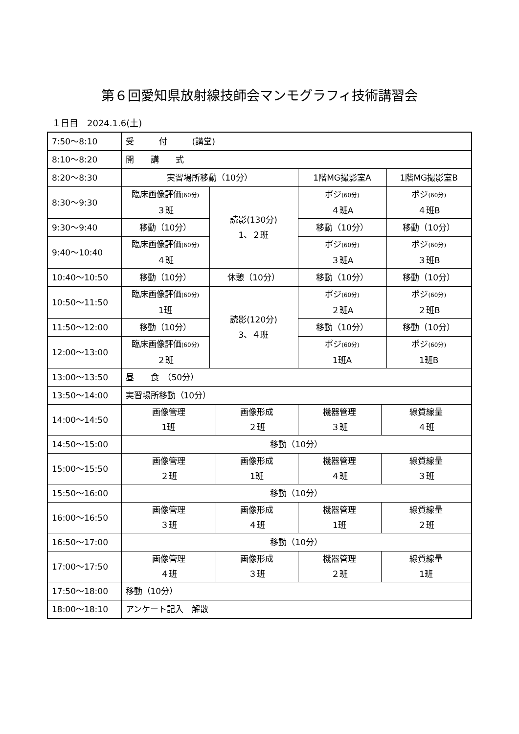第６回愛知県放射線技師会マンモグラフィ技術講習会
１日目　2024.1.6(土)
| 7:50～8:10 | 受 付 (講堂) | | | | | |
| 8:10～8:20 | 開 講 式 | | | | | |
| 8:20～8:30 | 実習場所移動（10分） | | | 1階MG撮影室A | | 1階MG撮影室B |
| 8:30～9:30 | 臨床画像評価 (60分) ３班 | 読影(130分) 1、２班 | | ポジ (60分) ４班A | | ポジ (60分) ４班B |
| 9:30～9:40 | 移動（10分） | | | 移動（10分） | | 移動（10分） |
| 9:40～10:40 | 臨床画像評価 (60分) ４班 | | | ポジ (60分) ３班A | | ポジ (60分) ３班B |
| 10:40～10:50 | 移動（10分） | 休憩（10分） | | 移動（10分） | | 移動（10分） |
| 10:50～11:50 | 臨床画像評価 (60分) 1班 | 読影(120分) 3、４班 | | ポジ (60分) ２班A | | ポジ (60分) ２班B |
| 11:50～12:00 | 移動（10分） | | | 移動（10分） | | 移動（10分） |
| 12:00～13:00 | 臨床画像評価 (60分) ２班 | | | ポジ (60分) 1班A | | ポジ (60分) 1班B |
| 13:00～13:50 | 昼 食 （50分） | | | | | |
| 13:50～14:00 | 実習場所移動（10分） | | | | | |
| 14:00～14:50 | 画像管理 1班 | | 画像形成 ２班 | 機器管理 ３班 | 線質線量 ４班 | |
| 14:50～15:00 | 移動（10分） | | | | | |
| 15:00～15:50 | 画像管理 ２班 | | 画像形成 1班 | 機器管理 ４班 | 線質線量 ３班 | |
| 15:50～16:00 | 移動（10分） | | | | | |
| 16:00～16:50 | 画像管理 ３班 | | 画像形成 ４班 | 機器管理 1班 | 線質線量 ２班 | |
| 16:50～17:00 | 移動（10分） | | | | | |
| 17:00～17:50 | 画像管理 ４班 | | 画像形成 ３班 | 機器管理 ２班 | 線質線量 1班 | |
| 17:50～18:00 | 移動（10分） | | | | | |
| 18:00～18:10 | アンケート記入 解散 | | | | | |